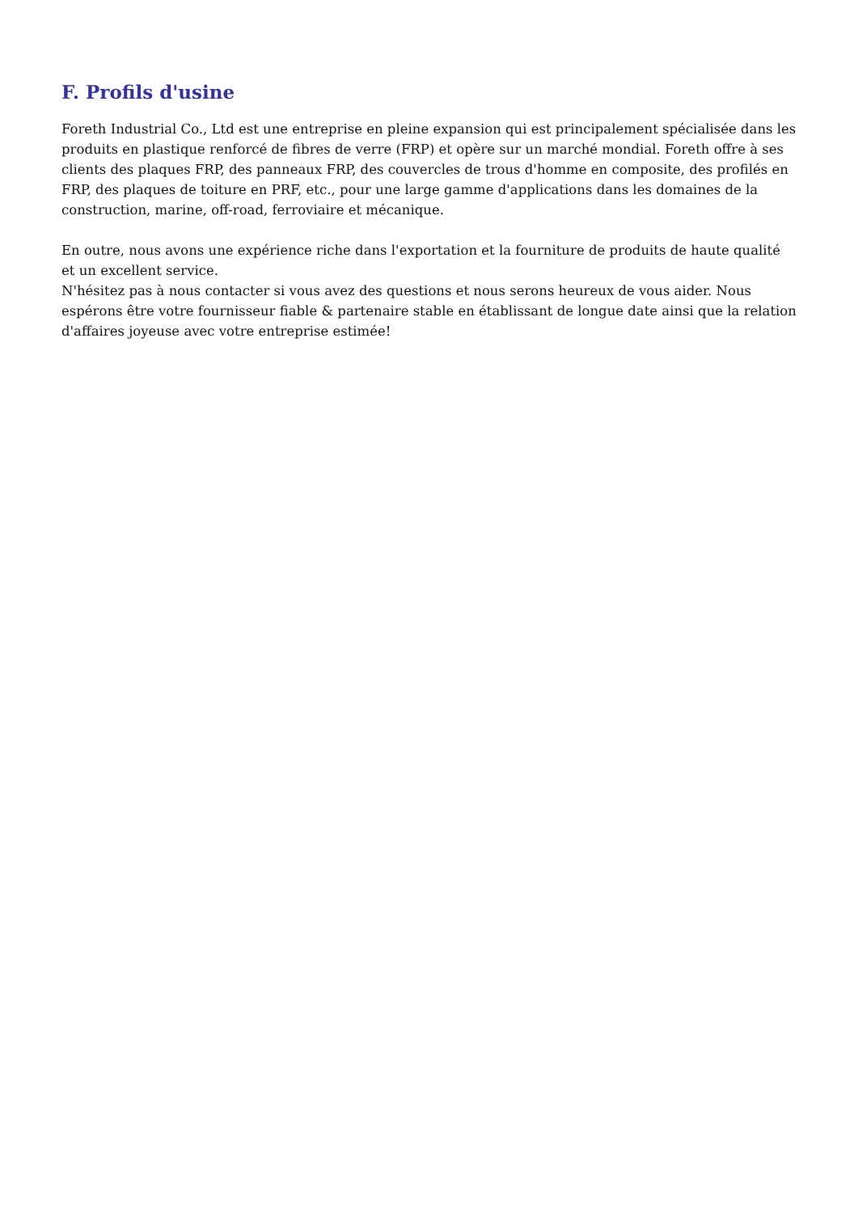F. Profils d'usine
Foreth Industrial Co., Ltd est une entreprise en pleine expansion qui est principalement spécialisée dans les produits en plastique renforcé de fibres de verre (FRP) et opère sur un marché mondial. Foreth offre à ses clients des plaques FRP, des panneaux FRP, des couvercles de trous d'homme en composite, des profilés en FRP, des plaques de toiture en PRF, etc., pour une large gamme d'applications dans les domaines de la construction, marine, off-road, ferroviaire et mécanique.
En outre, nous avons une expérience riche dans l'exportation et la fourniture de produits de haute qualité et un excellent service.
N'hésitez pas à nous contacter si vous avez des questions et nous serons heureux de vous aider. Nous espérons être votre fournisseur fiable & partenaire stable en établissant de longue date ainsi que la relation d'affaires joyeuse avec votre entreprise estimée!